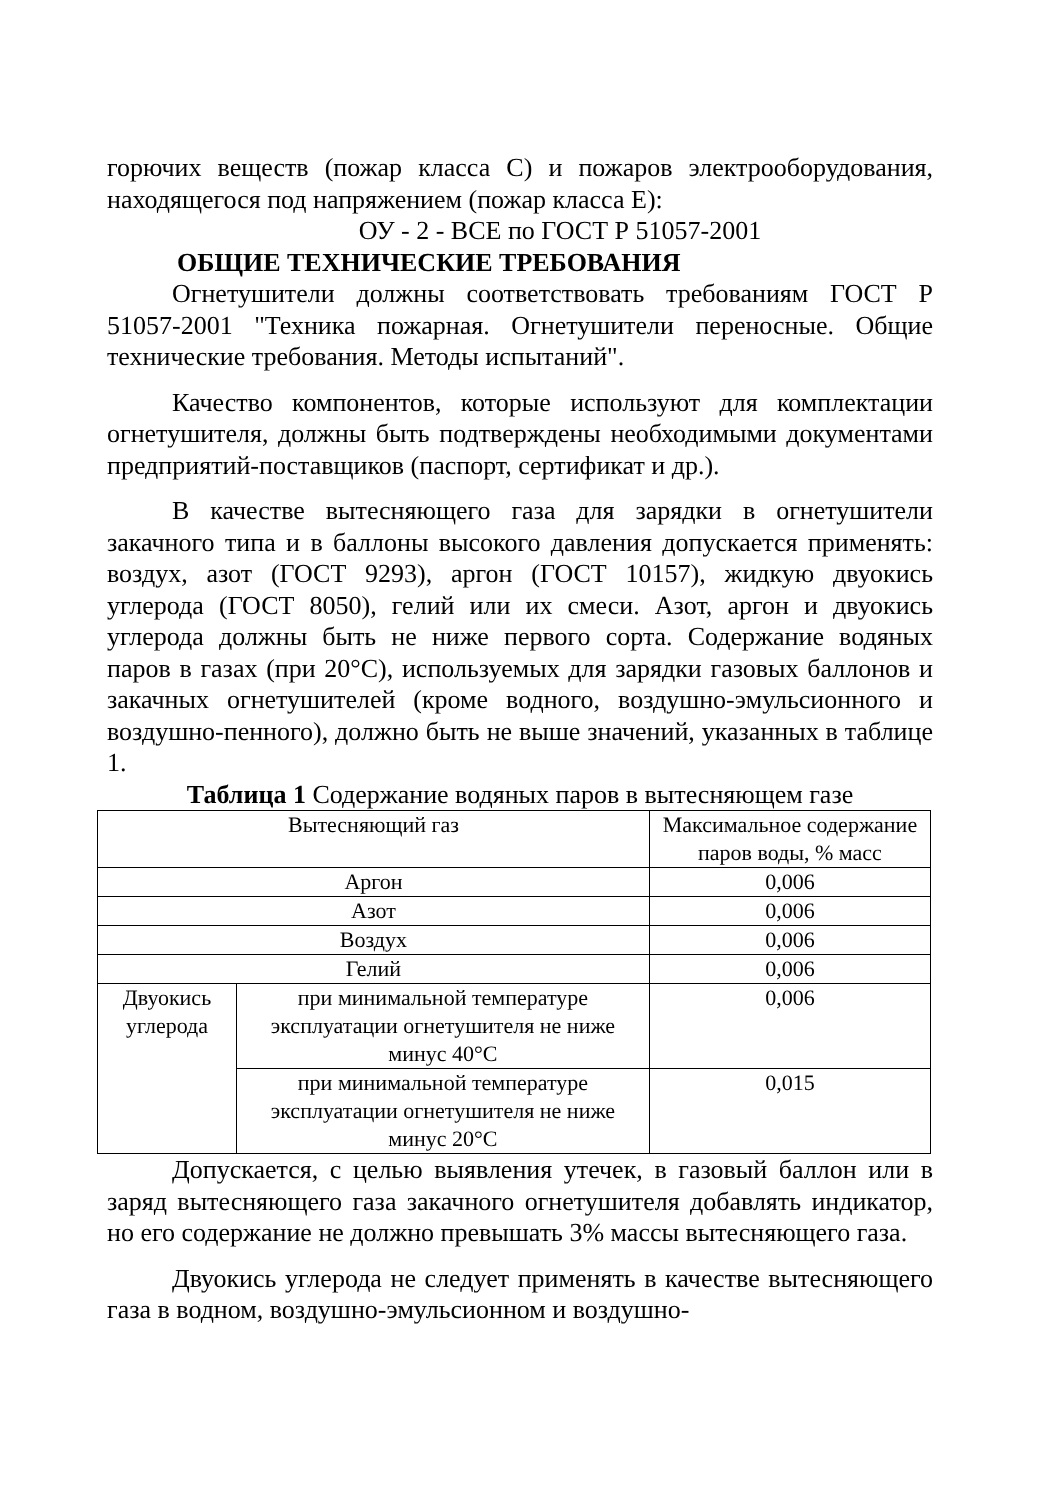горючих веществ (пожар класса С) и пожаров электрооборудования, находящегося под напряжением (пожар класса Е):
ОУ - 2 - ВСЕ по ГОСТ Р 51057-2001
ОБЩИЕ ТЕХНИЧЕСКИЕ ТРЕБОВАНИЯ
Огнетушители должны соответствовать требованиям ГОСТ Р 51057-2001 "Техника пожарная. Огнетушители переносные. Общие технические требования. Методы испытаний".
Качество компонентов, которые используют для комплектации огнетушителя, должны быть подтверждены необходимыми документами предприятий-поставщиков (паспорт, сертификат и др.).
В качестве вытесняющего газа для зарядки в огнетушители закачного типа и в баллоны высокого давления допускается применять: воздух, азот (ГОСТ 9293), аргон (ГОСТ 10157), жидкую двуокись углерода (ГОСТ 8050), гелий или их смеси. Азот, аргон и двуокись углерода должны быть не ниже первого сорта. Содержание водяных паров в газах (при 20°С), используемых для зарядки газовых баллонов и закачных огнетушителей (кроме водного, воздушно-эмульсионного и воздушно-пенного), должно быть не выше значений, указанных в таблице 1.
Таблица 1 Содержание водяных паров в вытесняющем газе
| Вытесняющий газ | | Максимальное содержание паров воды, % масс |
| Аргон | | 0,006 |
| Азот | | 0,006 |
| Воздух | | 0,006 |
| Гелий | | 0,006 |
| Двуокись углерода | при минимальной температуре эксплуатации огнетушителя не ниже минус 40°С | 0,006 |
| | при минимальной температуре эксплуатации огнетушителя не ниже минус 20°С | 0,015 |
Допускается, с целью выявления утечек, в газовый баллон или в заряд вытесняющего газа закачного огнетушителя добавлять индикатор, но его содержание не должно превышать 3% массы вытесняющего газа.
Двуокись углерода не следует применять в качестве вытесняющего газа в водном, воздушно-эмульсионном и воздушно-